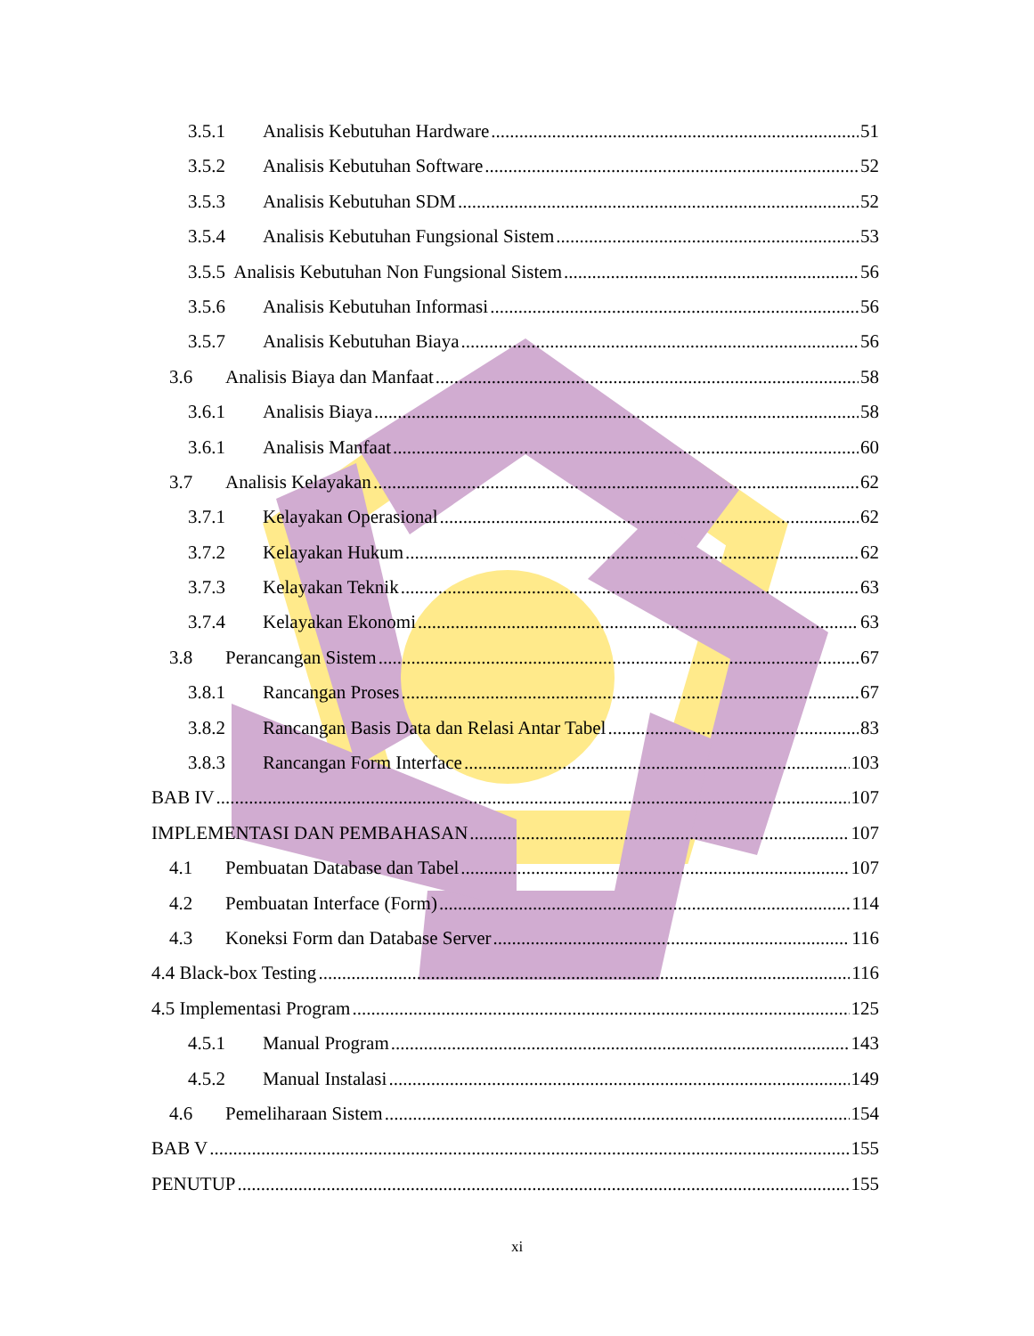3.5.1 Analisis Kebutuhan Hardware 51
3.5.2 Analisis Kebutuhan Software 52
3.5.3 Analisis Kebutuhan SDM 52
3.5.4 Analisis Kebutuhan Fungsional Sistem 53
3.5.5 Analisis Kebutuhan Non Fungsional Sistem 56
3.5.6 Analisis Kebutuhan Informasi 56
3.5.7 Analisis Kebutuhan Biaya 56
3.6 Analisis Biaya dan Manfaat 58
3.6.1 Analisis Biaya 58
3.6.1 Analisis Manfaat 60
3.7 Analisis Kelayakan 62
3.7.1 Kelayakan Operasional 62
3.7.2 Kelayakan Hukum 62
3.7.3 Kelayakan Teknik 63
3.7.4 Kelayakan Ekonomi 63
3.8 Perancangan Sistem 67
3.8.1 Rancangan Proses 67
3.8.2 Rancangan Basis Data dan Relasi Antar Tabel 83
3.8.3 Rancangan Form Interface 103
BAB IV 107
IMPLEMENTASI DAN PEMBAHASAN 107
4.1 Pembuatan Database dan Tabel 107
4.2 Pembuatan Interface (Form) 114
4.3 Koneksi Form dan Database Server 116
4.4 Black-box Testing 116
4.5 Implementasi Program 125
4.5.1 Manual Program 143
4.5.2 Manual Instalasi 149
4.6 Pemeliharaan Sistem 154
BAB V 155
PENUTUP 155
xi